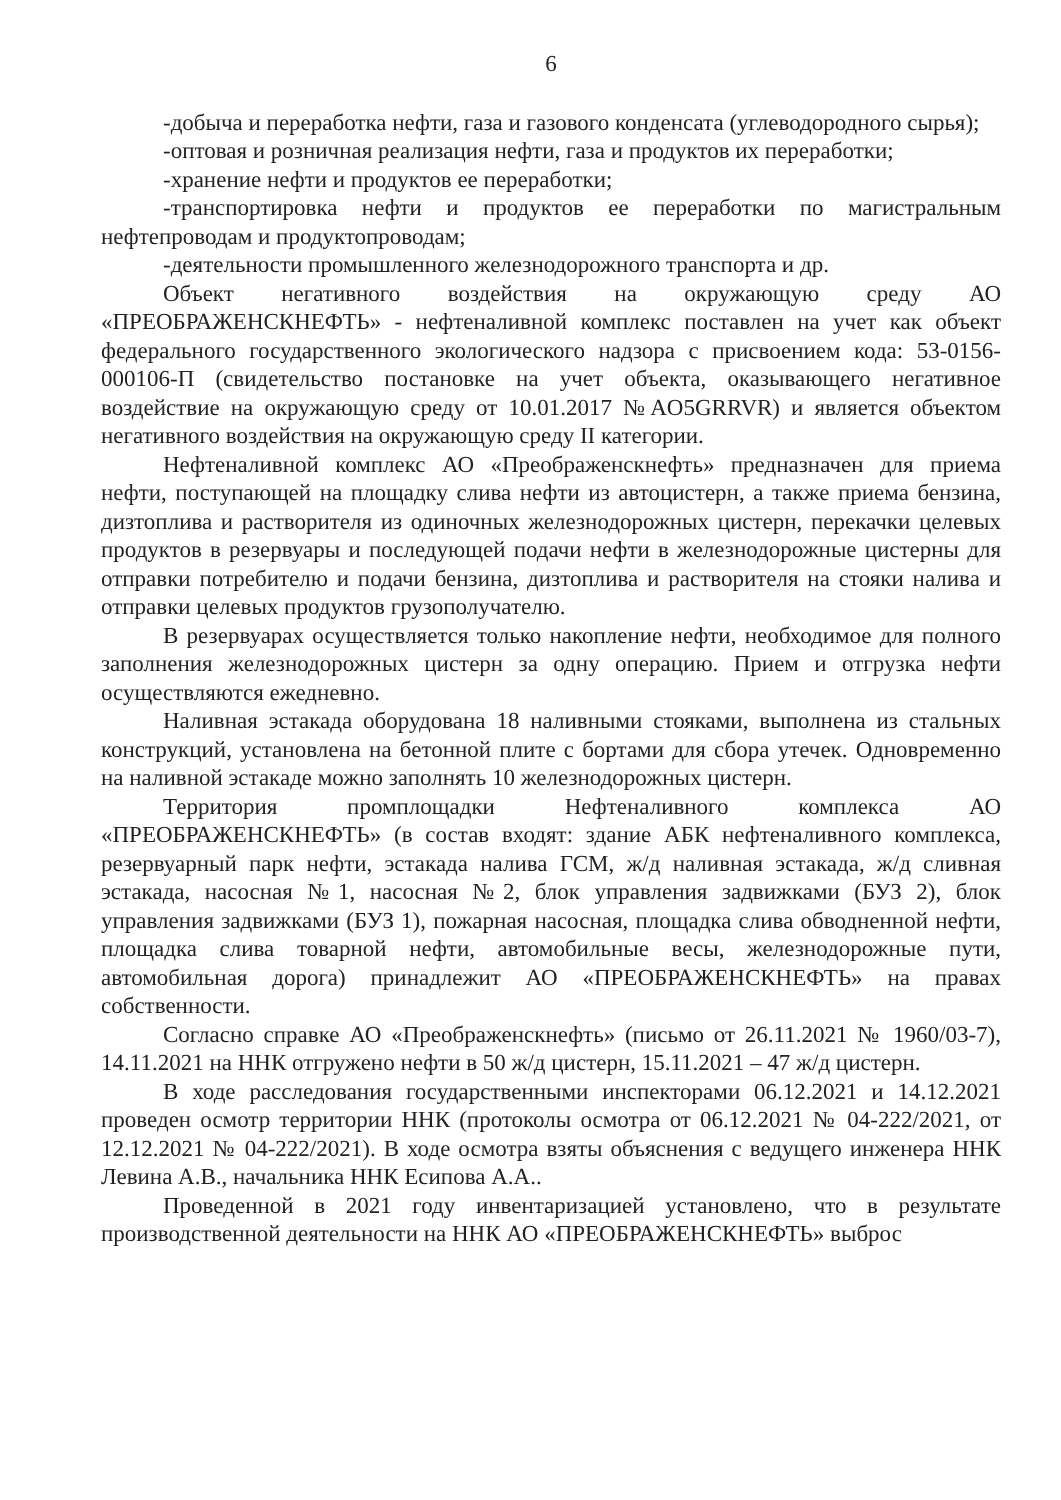6
-добыча и переработка нефти, газа и газового конденсата (углеводородного сырья);
-оптовая и розничная реализация нефти, газа и продуктов их переработки;
-хранение нефти и продуктов ее переработки;
-транспортировка нефти и продуктов ее переработки по магистральным нефтепроводам и продуктопроводам;
-деятельности промышленного железнодорожного транспорта и др.
Объект негативного воздействия на окружающую среду АО «ПРЕОБРАЖЕНСКНЕФТЬ» - нефтеналивной комплекс поставлен на учет как объект федерального государственного экологического надзора с присвоением кода: 53-0156-000106-П (свидетельство постановке на учет объекта, оказывающего негативное воздействие на окружающую среду от 10.01.2017 №AO5GRRVR) и является объектом негативного воздействия на окружающую среду II категории.
Нефтеналивной комплекс АО «Преображенскнефть» предназначен для приема нефти, поступающей на площадку слива нефти из автоцистерн, а также приема бензина, дизтоплива и растворителя из одиночных железнодорожных цистерн, перекачки целевых продуктов в резервуары и последующей подачи нефти в железнодорожные цистерны для отправки потребителю и подачи бензина, дизтоплива и растворителя на стояки налива и отправки целевых продуктов грузополучателю.
В резервуарах осуществляется только накопление нефти, необходимое для полного заполнения железнодорожных цистерн за одну операцию. Прием и отгрузка нефти осуществляются ежедневно.
Наливная эстакада оборудована 18 наливными стояками, выполнена из стальных конструкций, установлена на бетонной плите с бортами для сбора утечек. Одновременно на наливной эстакаде можно заполнять 10 железнодорожных цистерн.
Территория промплощадки Нефтеналивного комплекса АО «ПРЕОБРАЖЕНСКНЕФТЬ» (в состав входят: здание АБК нефтеналивного комплекса, резервуарный парк нефти, эстакада налива ГСМ, ж/д наливная эстакада, ж/д сливная эстакада, насосная №1, насосная №2, блок управления задвижками (БУЗ 2), блок управления задвижками (БУЗ 1), пожарная насосная, площадка слива обводненной нефти, площадка слива товарной нефти, автомобильные весы, железнодорожные пути, автомобильная дорога) принадлежит АО «ПРЕОБРАЖЕНСКНЕФТЬ» на правах собственности.
Согласно справке АО «Преображенскнефть» (письмо от 26.11.2021 № 1960/03-7), 14.11.2021 на ННК отгружено нефти в 50 ж/д цистерн, 15.11.2021 – 47 ж/д цистерн.
В ходе расследования государственными инспекторами 06.12.2021 и 14.12.2021 проведен осмотр территории ННК (протоколы осмотра от 06.12.2021 № 04-222/2021, от 12.12.2021 № 04-222/2021). В ходе осмотра взяты объяснения с ведущего инженера ННК Левина А.В., начальника ННК Есипова А.А..
Проведенной в 2021 году инвентаризацией установлено, что в результате производственной деятельности на ННК АО «ПРЕОБРАЖЕНСКНЕФТЬ» выброс